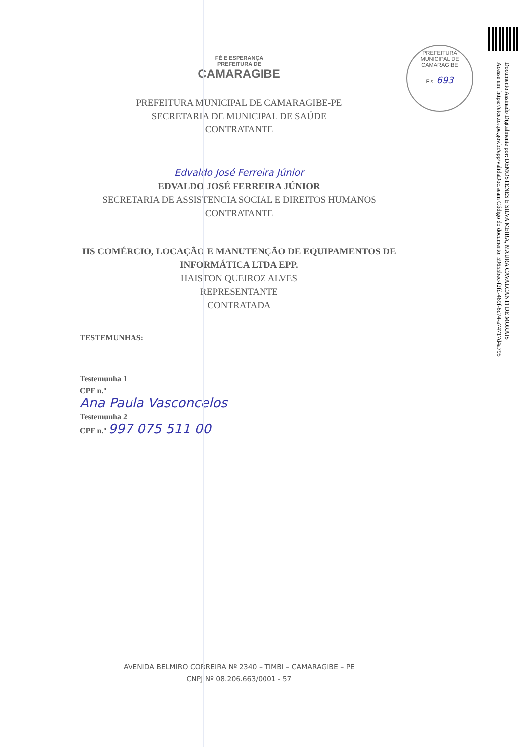PREFEITURA MUNICIPAL DE CAMARAGIBE
Fls. 693
FÉ E ESPERANÇA
PREFEITURA DE
CAMARAGIBE
PREFEITURA MUNICIPAL DE CAMARAGIBE-PE
SECRETARIA DE MUNICIPAL DE SAÚDE
CONTRATANTE
Edvaldo José Ferreira Júnior
EDVALDO JOSÉ FERREIRA JÚNIOR
SECRETARIA DE ASSISTENCIA SOCIAL E DIREITOS HUMANOS
CONTRATANTE
HS COMÉRCIO, LOCAÇÃO E MANUTENÇÃO DE EQUIPAMENTOS DE
INFORMÁTICA LTDA EPP.
HAISTON QUEIROZ ALVES
REPRESENTANTE
CONTRATADA
TESTEMUNHAS:
Testemunha 1
CPF n.º
Ana Paula Vasconcelos
Testemunha 2
CPF n.º 997 075 511 00
AVENIDA BELMIRO CORREIRA Nº 2340 – TIMBI – CAMARAGIBE – PE
CNPJ Nº 08.206.663/0001 - 57
Documento Assinado Digitalmente por: DEMOSTENES E SILVA MEIRA, MAURA CAVALCANTI DE MORAIS
Acesse em: https://etce.tce.pe.gov.br/epp/validaDoc.seam Código do documento: 59655bec-f2fd-469f-8c74-a74717d4a795